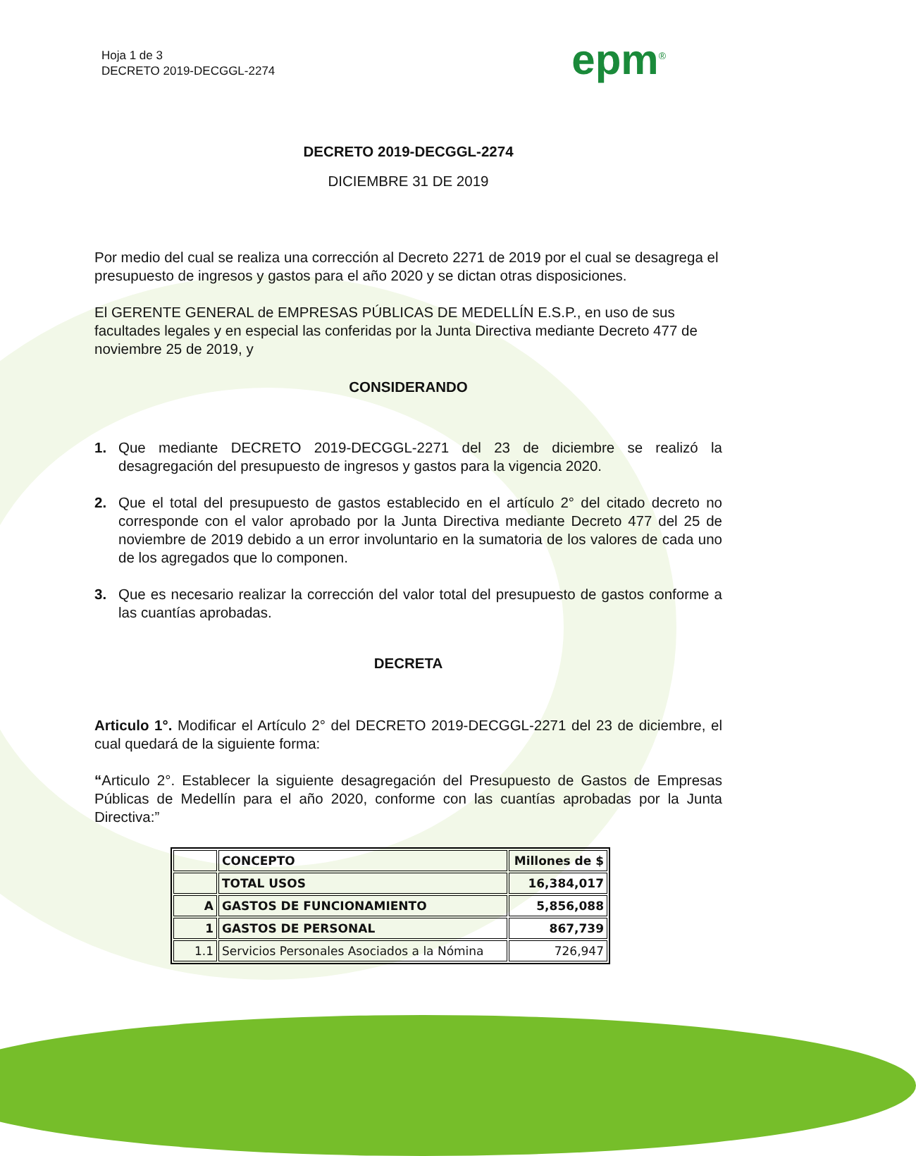Hoja 1 de 3
DECRETO 2019-DECGGL-2274
epm<sup>®</sup>
DECRETO 2019-DECGGL-2274
DICIEMBRE 31 DE 2019
Por medio del cual se realiza una corrección al Decreto 2271 de 2019 por el cual se desagrega el presupuesto de ingresos y gastos para el año 2020 y se dictan otras disposiciones.
El GERENTE GENERAL de EMPRESAS PÚBLICAS DE MEDELLÍN E.S.P., en uso de sus facultades legales y en especial las conferidas por la Junta Directiva mediante Decreto 477 de noviembre 25 de 2019, y
CONSIDERANDO
1. Que mediante DECRETO 2019-DECGGL-2271 del 23 de diciembre se realizó la desagregación del presupuesto de ingresos y gastos para la vigencia 2020.
2. Que el total del presupuesto de gastos establecido en el artículo 2° del citado decreto no corresponde con el valor aprobado por la Junta Directiva mediante Decreto 477 del 25 de noviembre de 2019 debido a un error involuntario en la sumatoria de los valores de cada uno de los agregados que lo componen.
3. Que es necesario realizar la corrección del valor total del presupuesto de gastos conforme a las cuantías aprobadas.
DECRETA
Articulo 1°. Modificar el Artículo 2° del DECRETO 2019-DECGGL-2271 del 23 de diciembre, el cual quedará de la siguiente forma:
“Articulo 2°. Establecer la siguiente desagregación del Presupuesto de Gastos de Empresas Públicas de Medellín para el año 2020, conforme con las cuantías aprobadas por la Junta Directiva:”
| | CONCEPTO | Millones de $ |
| --- | --- | --- |
| | TOTAL USOS | 16,384,017 |
| A | GASTOS DE FUNCIONAMIENTO | 5,856,088 |
| 1 | GASTOS DE PERSONAL | 867,739 |
| 1.1 | Servicios Personales Asociados a la Nómina | 726,947 |